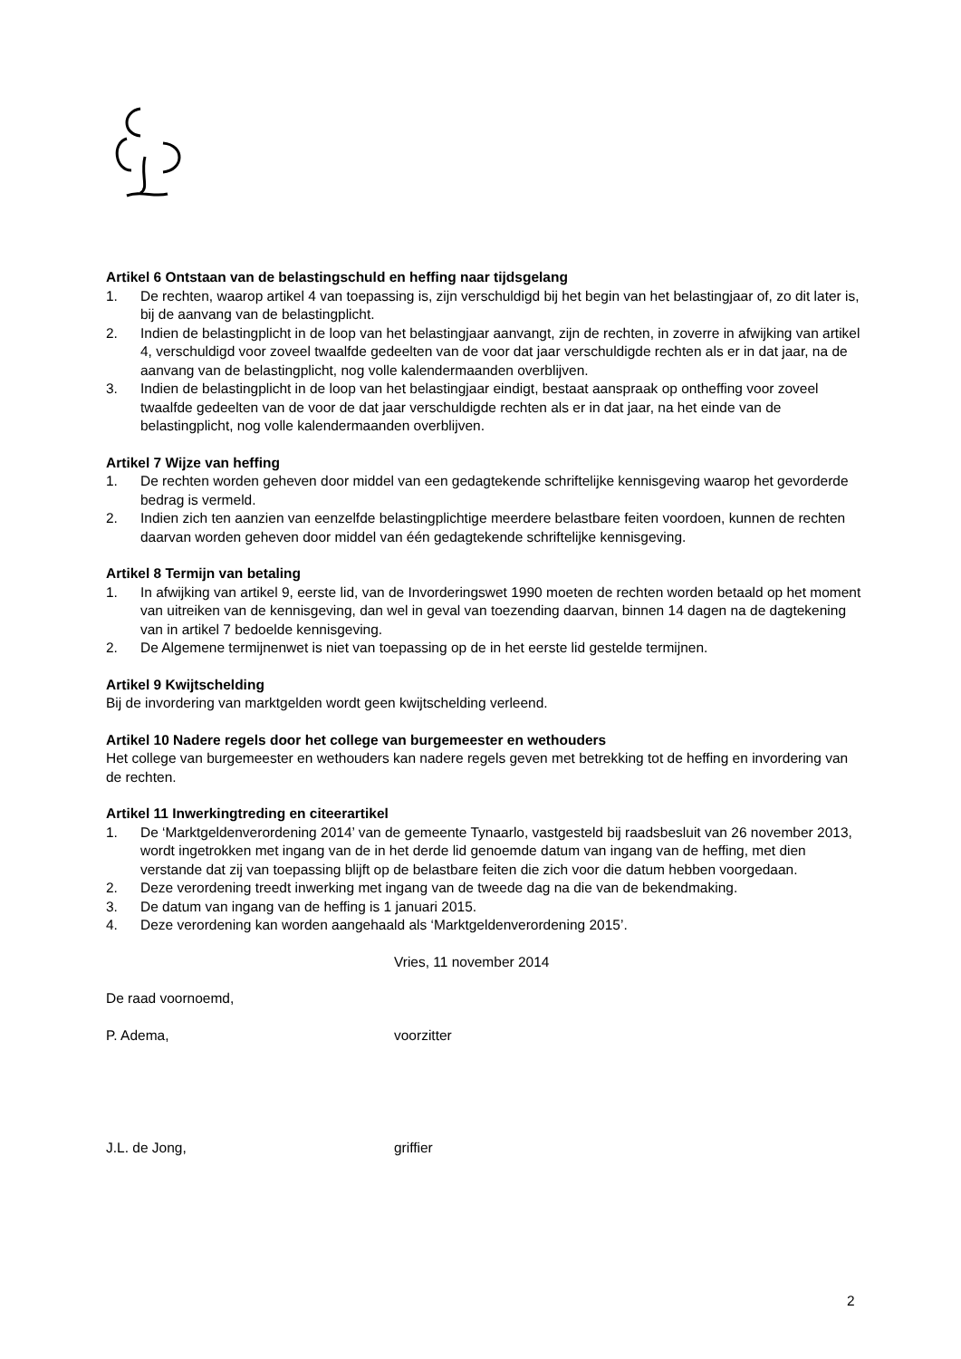Artikel 6 Ontstaan van de belastingschuld en heffing naar tijdsgelang
1. De rechten, waarop artikel 4 van toepassing is, zijn verschuldigd bij het begin van het belastingjaar of, zo dit later is, bij de aanvang van de belastingplicht.
2. Indien de belastingplicht in de loop van het belastingjaar aanvangt, zijn de rechten, in zoverre in afwijking van artikel 4, verschuldigd voor zoveel twaalfde gedeelten van de voor dat jaar verschuldigde rechten als er in dat jaar, na de aanvang van de belastingplicht, nog volle kalendermaanden overblijven.
3. Indien de belastingplicht in de loop van het belastingjaar eindigt, bestaat aanspraak op ontheffing voor zoveel twaalfde gedeelten van de voor de dat jaar verschuldigde rechten als er in dat jaar, na het einde van de belastingplicht, nog volle kalendermaanden overblijven.
Artikel 7 Wijze van heffing
1. De rechten worden geheven door middel van een gedagtekende schriftelijke kennisgeving waarop het gevorderde bedrag is vermeld.
2. Indien zich ten aanzien van eenzelfde belastingplichtige meerdere belastbare feiten voordoen, kunnen de rechten daarvan worden geheven door middel van één gedagtekende schriftelijke kennisgeving.
Artikel 8 Termijn van betaling
1. In afwijking van artikel 9, eerste lid, van de Invorderingswet 1990 moeten de rechten worden betaald op het moment van uitreiken van de kennisgeving, dan wel in geval van toezending daarvan, binnen 14 dagen na de dagtekening van in artikel 7 bedoelde kennisgeving.
2. De Algemene termijnenwet is niet van toepassing op de in het eerste lid gestelde termijnen.
Artikel 9 Kwijtschelding
Bij de invordering van marktgelden wordt geen kwijtschelding verleend.
Artikel 10 Nadere regels door het college van burgemeester en wethouders
Het college van burgemeester en wethouders kan nadere regels geven met betrekking tot de heffing en invordering van de rechten.
Artikel 11 Inwerkingtreding en citeerartikel
1. De ‘Marktgeldenverordening 2014’ van de gemeente Tynaarlo, vastgesteld bij raadsbesluit van 26 november 2013, wordt ingetrokken met ingang van de in het derde lid genoemde datum van ingang van de heffing, met dien verstande dat zij van toepassing blijft op de belastbare feiten die zich voor die datum hebben voorgedaan.
2. Deze verordening treedt inwerking met ingang van de tweede dag na die van de bekendmaking.
3. De datum van ingang van de heffing is 1 januari 2015.
4. Deze verordening kan worden aangehaald als ‘Marktgeldenverordening 2015’.
Vries, 11 november 2014
De raad voornoemd,
P. Adema, voorzitter
J.L. de Jong, griffier
2